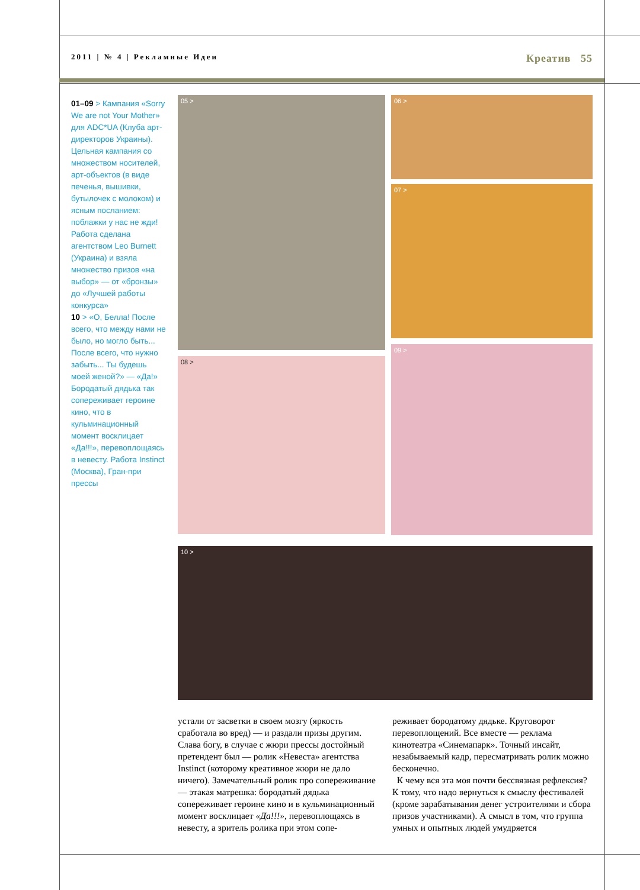2011 | № 4 | Рекламные Идеи Креатив 55
01–09 > Кампания «Sorry We are not Your Mother» для ADC*UA (Клуба арт-директоров Украины). Цельная кампания со множеством носителей, арт-объектов (в виде печенья, вышивки, бутылочек с молоком) и ясным посланием: поблажки у нас не жди! Работа сделана агентством Leo Burnett (Украина) и взяла множество призов «на выбор» — от «бронзы» до «Лучшей работы конкурса»
10 > «О, Белла! После всего, что между нами не было, но могло быть... После всего, что нужно забыть... Ты будешь моей женой?» — «Да!» Бородатый дядька так сопереживает героине кино, что в кульминационный момент восклицает «Да!!!», перевоплощаясь в невесту. Работа Instinct (Москва), Гран-при прессы
05 > 06 >
07 >
08 >
09 >
10 >
устали от засветки в своем мозгу (яркость сработала во вред) — и раздали призы другим. Слава богу, в случае с жюри прессы достойный претендент был — ролик «Невеста» агентства Instinct (которому креативное жюри не дало ничего). Замечательный ролик про сопереживание — этакая матрешка: бородатый дядька сопереживает героине кино и в кульминационный момент восклицает «Да!!!», перевоплощаясь в невесту, а зритель ролика при этом сопе-
реживает бородатому дядьке. Круговорот перевоплощений. Все вместе — реклама кинотеатра «Синемапарк». Точный инсайт, незабываемый кадр, пересматривать ролик можно бесконечно.
К чему вся эта моя почти бессвязная рефлексия? К тому, что надо вернуться к смыслу фестивалей (кроме зарабатывания денег устроителями и сбора призов участниками). А смысл в том, что группа умных и опытных людей умудряется